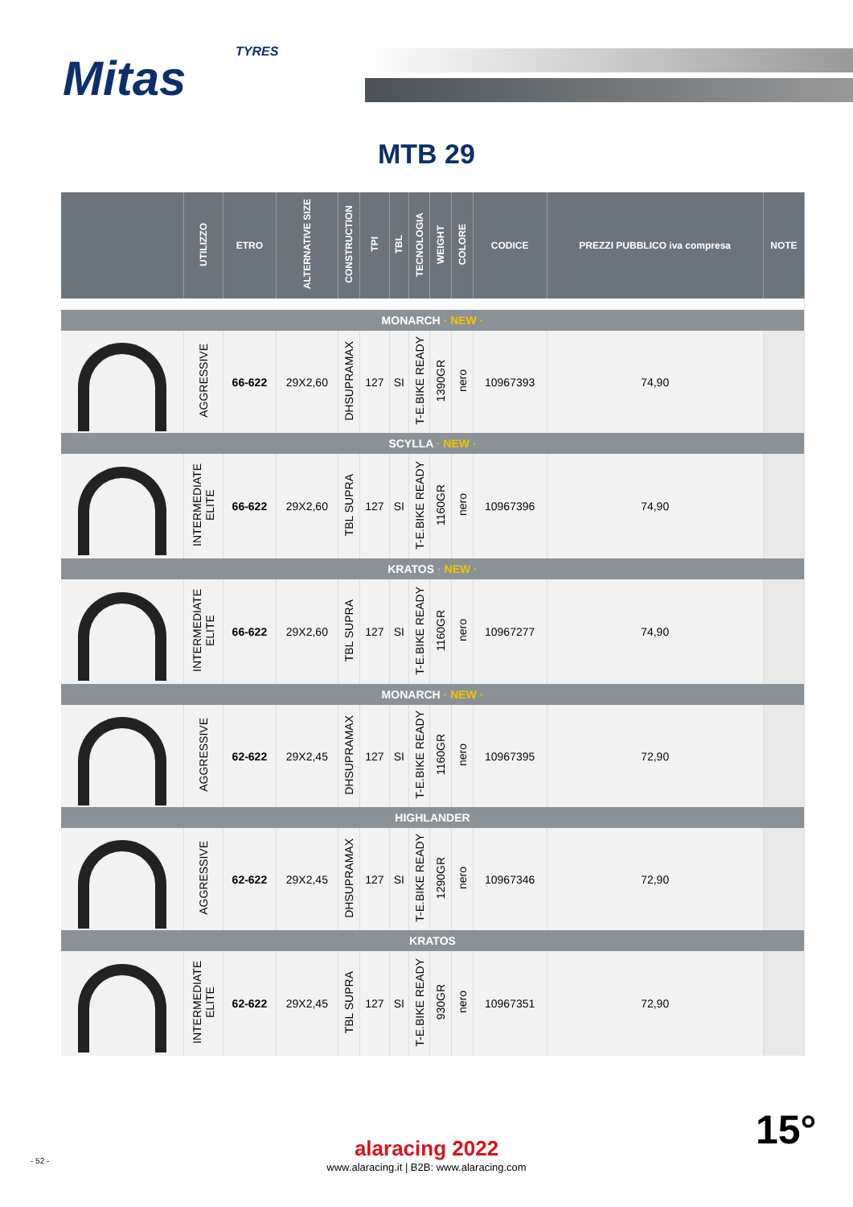TYRES
Mitas
MTB 29
| | UTILIZZO | ETRO | ALTERNATIVE SIZE | CONSTRUCTION | TPI | TBL | TECNOLOGIA | WEIGHT | COLORE | CODICE | PREZZI PUBBLICO iva compresa | NOTE |
| --- | --- | --- | --- | --- | --- | --- | --- | --- | --- | --- | --- | --- |
| MONARCH · NEW · | | | | | | | | | | | | |
| | AGGRESSIVE | 66-622 | 29X2,60 | DHSUPRAMAX | 127 | SI | T-E.BIKE READY | 1390GR | nero | 10967393 | 74,90 | |
| SCYLLA · NEW · | | | | | | | | | | | | |
| | INTERMEDIATE ELITE | 66-622 | 29X2,60 | TBL SUPRA | 127 | SI | T-E.BIKE READY | 1160GR | nero | 10967396 | 74,90 | |
| KRATOS · NEW · | | | | | | | | | | | | |
| | INTERMEDIATE ELITE | 66-622 | 29X2,60 | TBL SUPRA | 127 | SI | T-E.BIKE READY | 1160GR | nero | 10967277 | 74,90 | |
| MONARCH · NEW · | | | | | | | | | | | | |
| | AGGRESSIVE | 62-622 | 29X2,45 | DHSUPRAMAX | 127 | SI | T-E.BIKE READY | 1160GR | nero | 10967395 | 72,90 | |
| HIGHLANDER | | | | | | | | | | | | |
| | AGGRESSIVE | 62-622 | 29X2,45 | DHSUPRAMAX | 127 | SI | T-E.BIKE READY | 1290GR | nero | 10967346 | 72,90 | |
| KRATOS | | | | | | | | | | | | |
| | INTERMEDIATE ELITE | 62-622 | 29X2,45 | TBL SUPRA | 127 | SI | T-E.BIKE READY | 930GR | nero | 10967351 | 72,90 | |
alaracing 2022
www.alaracing.it | B2B: www.alaracing.com
- 52 -
15°